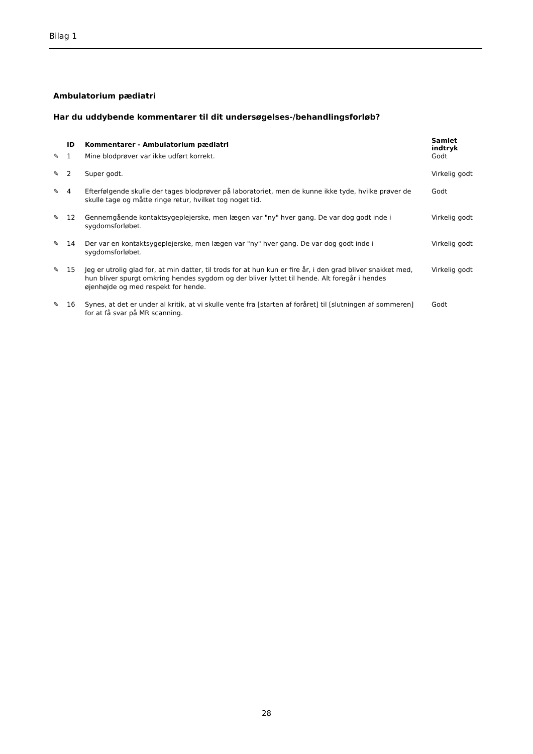Bilag 1
Ambulatorium pædiatri
Har du uddybende kommentarer til dit undersøgelses-/behandlingsforløb?
| | ID | Kommentarer - Ambulatorium pædiatri | Samlet indtryk |
| --- | --- | --- | --- |
| ✎ | 1 | Mine blodprøver var ikke udført korrekt. | Godt |
| ✎ | 2 | Super godt. | Virkelig godt |
| ✎ | 4 | Efterfølgende skulle der tages blodprøver på laboratoriet, men de kunne ikke tyde, hvilke prøver de skulle tage og måtte ringe retur, hvilket tog noget tid. | Godt |
| ✎ | 12 | Gennemgående kontaktsygeplejerske, men lægen var "ny" hver gang. De var dog godt inde i sygdomsforløbet. | Virkelig godt |
| ✎ | 14 | Der var en kontaktsygeplejerske, men lægen var "ny" hver gang. De var dog godt inde i sygdomsforløbet. | Virkelig godt |
| ✎ | 15 | Jeg er utrolig glad for, at min datter, til trods for at hun kun er fire år, i den grad bliver snakket med, hun bliver spurgt omkring hendes sygdom og der bliver lyttet til hende. Alt foregår i hendes øjenhøjde og med respekt for hende. | Virkelig godt |
| ✎ | 16 | Synes, at det er under al kritik, at vi skulle vente fra [starten af foråret] til [slutningen af sommeren] for at få svar på MR scanning. | Godt |
28